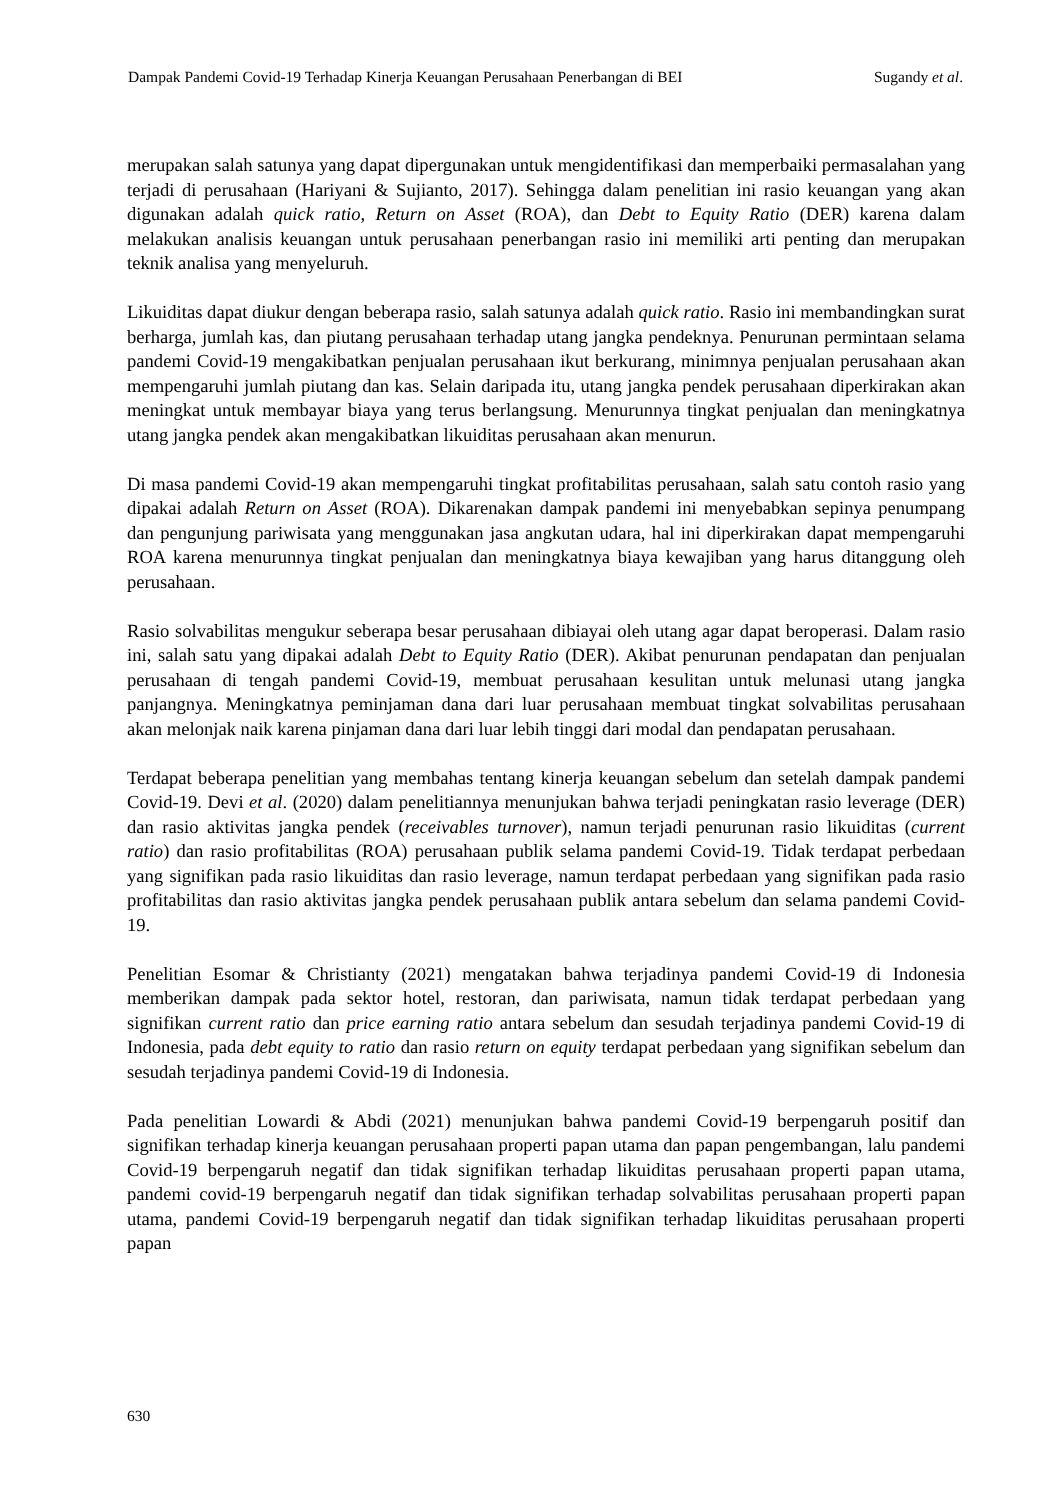Dampak Pandemi Covid-19 Terhadap Kinerja Keuangan Perusahaan Penerbangan di BEI Sugandy et al.
merupakan salah satunya yang dapat dipergunakan untuk mengidentifikasi dan memperbaiki permasalahan yang terjadi di perusahaan (Hariyani & Sujianto, 2017). Sehingga dalam penelitian ini rasio keuangan yang akan digunakan adalah quick ratio, Return on Asset (ROA), dan Debt to Equity Ratio (DER) karena dalam melakukan analisis keuangan untuk perusahaan penerbangan rasio ini memiliki arti penting dan merupakan teknik analisa yang menyeluruh.
Likuiditas dapat diukur dengan beberapa rasio, salah satunya adalah quick ratio. Rasio ini membandingkan surat berharga, jumlah kas, dan piutang perusahaan terhadap utang jangka pendeknya. Penurunan permintaan selama pandemi Covid-19 mengakibatkan penjualan perusahaan ikut berkurang, minimnya penjualan perusahaan akan mempengaruhi jumlah piutang dan kas. Selain daripada itu, utang jangka pendek perusahaan diperkirakan akan meningkat untuk membayar biaya yang terus berlangsung. Menurunnya tingkat penjualan dan meningkatnya utang jangka pendek akan mengakibatkan likuiditas perusahaan akan menurun.
Di masa pandemi Covid-19 akan mempengaruhi tingkat profitabilitas perusahaan, salah satu contoh rasio yang dipakai adalah Return on Asset (ROA). Dikarenakan dampak pandemi ini menyebabkan sepinya penumpang dan pengunjung pariwisata yang menggunakan jasa angkutan udara, hal ini diperkirakan dapat mempengaruhi ROA karena menurunnya tingkat penjualan dan meningkatnya biaya kewajiban yang harus ditanggung oleh perusahaan.
Rasio solvabilitas mengukur seberapa besar perusahaan dibiayai oleh utang agar dapat beroperasi. Dalam rasio ini, salah satu yang dipakai adalah Debt to Equity Ratio (DER). Akibat penurunan pendapatan dan penjualan perusahaan di tengah pandemi Covid-19, membuat perusahaan kesulitan untuk melunasi utang jangka panjangnya. Meningkatnya peminjaman dana dari luar perusahaan membuat tingkat solvabilitas perusahaan akan melonjak naik karena pinjaman dana dari luar lebih tinggi dari modal dan pendapatan perusahaan.
Terdapat beberapa penelitian yang membahas tentang kinerja keuangan sebelum dan setelah dampak pandemi Covid-19. Devi et al. (2020) dalam penelitiannya menunjukan bahwa terjadi peningkatan rasio leverage (DER) dan rasio aktivitas jangka pendek (receivables turnover), namun terjadi penurunan rasio likuiditas (current ratio) dan rasio profitabilitas (ROA) perusahaan publik selama pandemi Covid-19. Tidak terdapat perbedaan yang signifikan pada rasio likuiditas dan rasio leverage, namun terdapat perbedaan yang signifikan pada rasio profitabilitas dan rasio aktivitas jangka pendek perusahaan publik antara sebelum dan selama pandemi Covid-19.
Penelitian Esomar & Christianty (2021) mengatakan bahwa terjadinya pandemi Covid-19 di Indonesia memberikan dampak pada sektor hotel, restoran, dan pariwisata, namun tidak terdapat perbedaan yang signifikan current ratio dan price earning ratio antara sebelum dan sesudah terjadinya pandemi Covid-19 di Indonesia, pada debt equity to ratio dan rasio return on equity terdapat perbedaan yang signifikan sebelum dan sesudah terjadinya pandemi Covid-19 di Indonesia.
Pada penelitian Lowardi & Abdi (2021) menunjukan bahwa pandemi Covid-19 berpengaruh positif dan signifikan terhadap kinerja keuangan perusahaan properti papan utama dan papan pengembangan, lalu pandemi Covid-19 berpengaruh negatif dan tidak signifikan terhadap likuiditas perusahaan properti papan utama, pandemi covid-19 berpengaruh negatif dan tidak signifikan terhadap solvabilitas perusahaan properti papan utama, pandemi Covid-19 berpengaruh negatif dan tidak signifikan terhadap likuiditas perusahaan properti papan
630